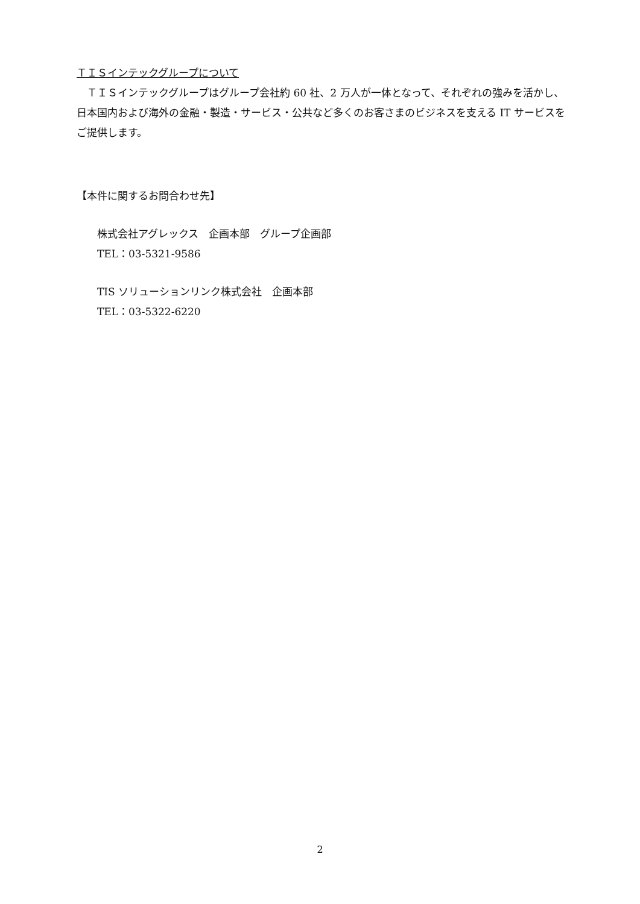ＴＩＳインテックグループについて
　ＴＩＳインテックグループはグループ会社約 60 社、2 万人が一体となって、それぞれの強みを活かし、日本国内および海外の金融・製造・サービス・公共など多くのお客さまのビジネスを支える IT サービスをご提供します。
【本件に関するお問合わせ先】
株式会社アグレックス　企画本部　グループ企画部
TEL：03-5321-9586
TIS ソリューションリンク株式会社　企画本部
TEL：03-5322-6220
2